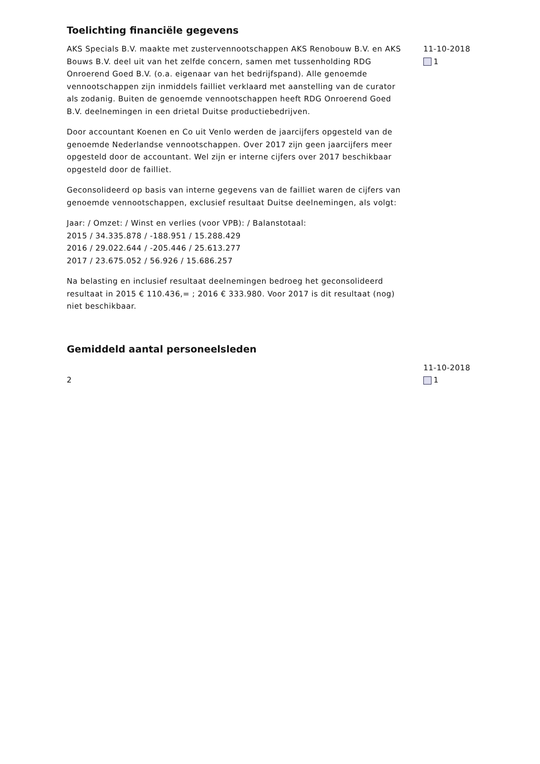Toelichting financiële gegevens
AKS Specials B.V. maakte met zustervennootschappen AKS Renobouw B.V. en AKS Bouws B.V. deel uit van het zelfde concern, samen met tussenholding RDG Onroerend Goed B.V. (o.a. eigenaar van het bedrijfspand). Alle genoemde vennootschappen zijn inmiddels failliet verklaard met aanstelling van de curator als zodanig. Buiten de genoemde vennootschappen heeft RDG Onroerend Goed B.V. deelnemingen in een drietal Duitse productiebedrijven.
Door accountant Koenen en Co uit Venlo werden de jaarcijfers opgesteld van de genoemde Nederlandse vennootschappen. Over 2017 zijn geen jaarcijfers meer opgesteld door de accountant. Wel zijn er interne cijfers over 2017 beschikbaar opgesteld door de failliet.
Geconsolideerd op basis van interne gegevens van de failliet waren de cijfers van genoemde vennootschappen, exclusief resultaat Duitse deelnemingen, als volgt:
Jaar: / Omzet: / Winst en verlies (voor VPB): / Balanstotaal:
2015 / 34.335.878 / -188.951 / 15.288.429
2016 / 29.022.644 / -205.446 / 25.613.277
2017 / 23.675.052 / 56.926 / 15.686.257
Na belasting en inclusief resultaat deelnemingen bedroeg het geconsolideerd resultaat in 2015 € 110.436,= ; 2016 € 333.980. Voor 2017 is dit resultaat (nog) niet beschikbaar.
11-10-2018
1
Gemiddeld aantal personeelsleden
2
11-10-2018
1